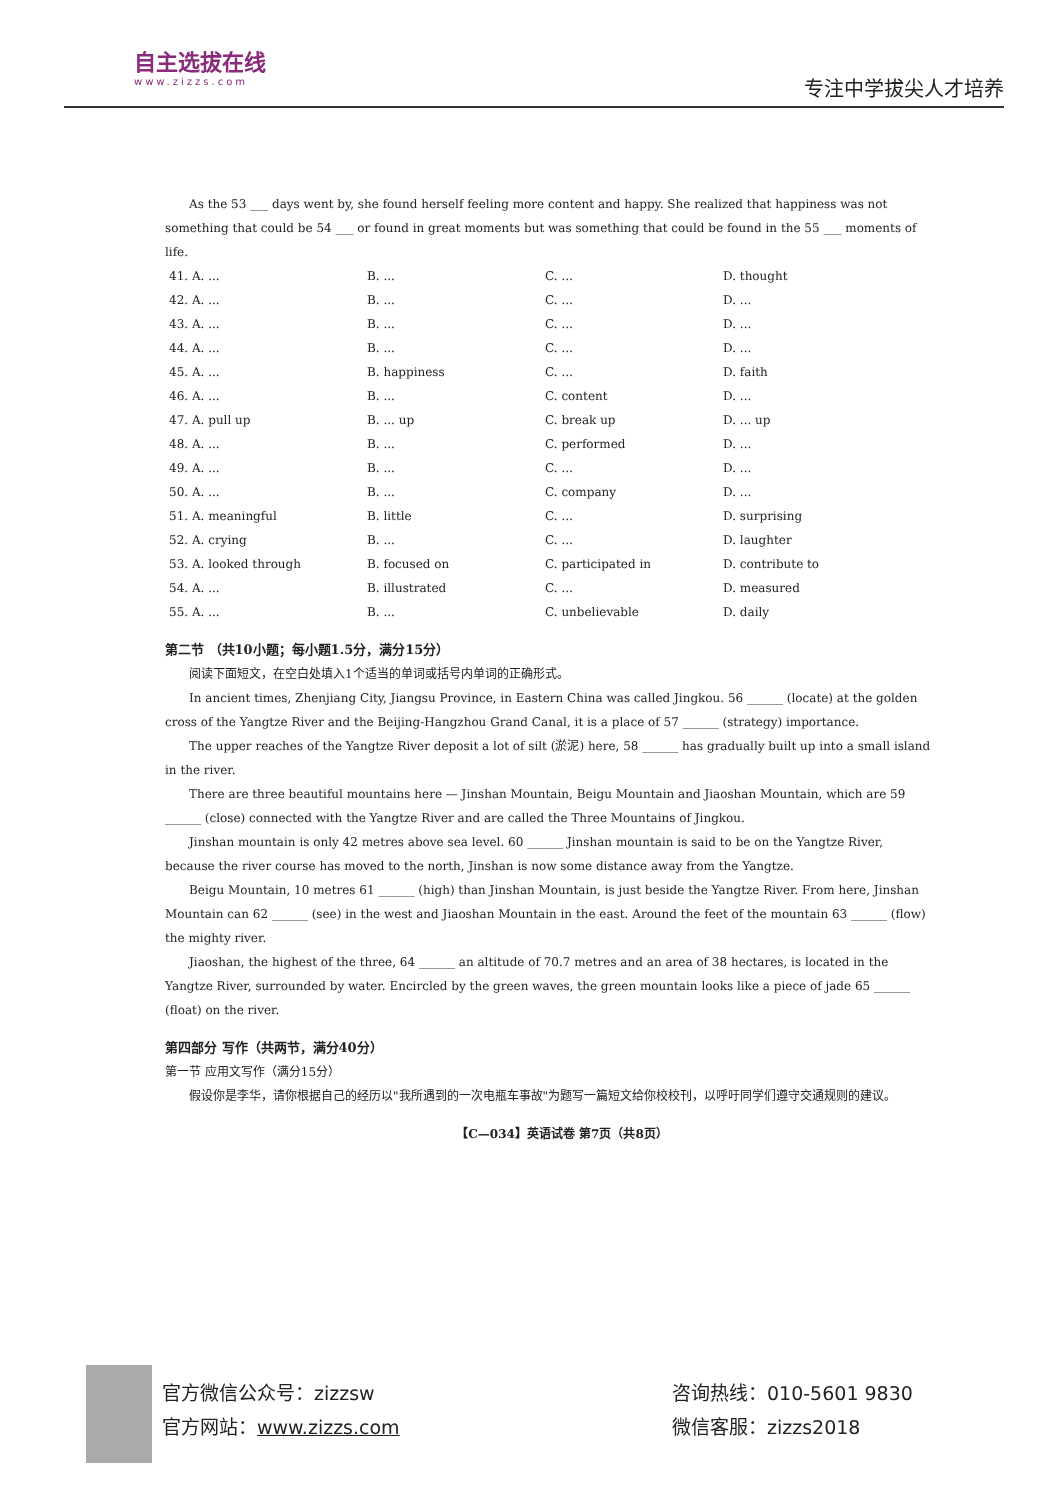自主选拔在线
www.zizzs.com
专注中学拔尖人才培养
As the 53 ___ days went by, she found herself feeling more content and happy. She realized that happiness was not something that could be 54 ___ or found in great moments but was something that could be found in the 55 ___ moments of life.
| 41. A. ... | B. ... | C. ... | D. thought |
| 42. A. ... | B. ... | C. ... | D. ... |
| 43. A. ... | B. ... | C. ... | D. ... |
| 44. A. ... | B. ... | C. ... | D. ... |
| 45. A. ... | B. happiness | C. ... | D. faith |
| 46. A. ... | B. ... | C. content | D. ... |
| 47. A. pull up | B. ... up | C. break up | D. ... up |
| 48. A. ... | B. ... | C. performed | D. ... |
| 49. A. ... | B. ... | C. ... | D. ... |
| 50. A. ... | B. ... | C. company | D. ... |
| 51. A. meaningful | B. little | C. ... | D. surprising |
| 52. A. crying | B. ... | C. ... | D. laughter |
| 53. A. looked through | B. focused on | C. participated in | D. contribute to |
| 54. A. ... | B. illustrated | C. ... | D. measured |
| 55. A. ... | B. ... | C. unbelievable | D. daily |
第二节 （共10小题；每小题1.5分，满分15分）
阅读下面短文，在空白处填入1个适当的单词或括号内单词的正确形式。
In ancient times, Zhenjiang City, Jiangsu Province, in Eastern China was called Jingkou. 56 ______ (locate) at the golden cross of the Yangtze River and the Beijing-Hangzhou Grand Canal, it is a place of 57 ______ (strategy) importance.
The upper reaches of the Yangtze River deposit a lot of silt (淤泥) here, 58 ______ has gradually built up into a small island in the river.
There are three beautiful mountains here — Jinshan Mountain, Beigu Mountain and Jiaoshan Mountain, which are 59 ______ (close) connected with the Yangtze River and are called the Three Mountains of Jingkou.
Jinshan mountain is only 42 metres above sea level. 60 ______ Jinshan mountain is said to be on the Yangtze River, because the river course has moved to the north, Jinshan is now some distance away from the Yangtze.
Beigu Mountain, 10 metres 61 ______ (high) than Jinshan Mountain, is just beside the Yangtze River. From here, Jinshan Mountain can 62 ______ (see) in the west and Jiaoshan Mountain in the east. Around the feet of the mountain 63 ______ (flow) the mighty river.
Jiaoshan, the highest of the three, 64 ______ an altitude of 70.7 metres and an area of 38 hectares, is located in the Yangtze River, surrounded by water. Encircled by the green waves, the green mountain looks like a piece of jade 65 ______ (float) on the river.
第四部分 写作（共两节，满分40分）
第一节 应用文写作（满分15分）
假设你是李华，请你根据自己的经历以"我所遇到的一次电瓶车事故"为题写一篇短文给你校校刊，以呼吁同学们遵守交通规则的建议。
【C—034】英语试卷 第7页（共8页）
官方微信公众号：zizzsw 咨询热线：010-5601 9830
官方网站：www.zizzs.com 微信客服：zizzs2018